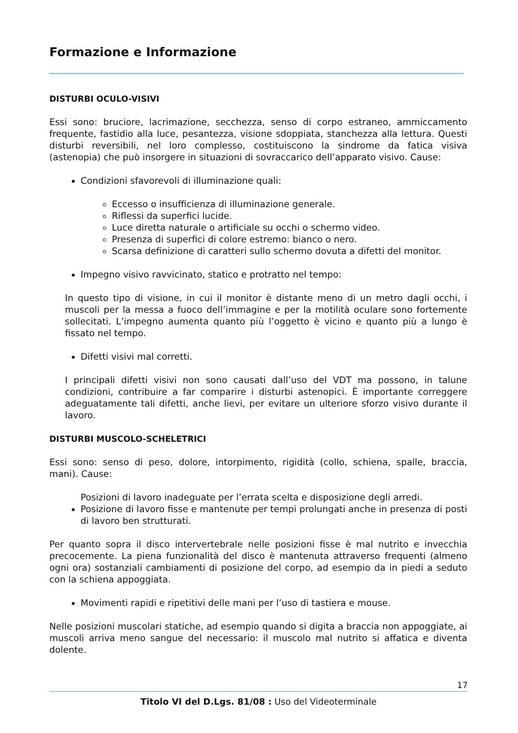Formazione e Informazione
DISTURBI OCULO-VISIVI
Essi sono: bruciore, lacrimazione, secchezza, senso di corpo estraneo, ammiccamento frequente, fastidio alla luce, pesantezza, visione sdoppiata, stanchezza alla lettura. Questi disturbi reversibili, nel loro complesso, costituiscono la sindrome da fatica visiva (astenopia) che può insorgere in situazioni di sovraccarico dell’apparato visivo. Cause:
Condizioni sfavorevoli di illuminazione quali:
Eccesso o insufficienza di illuminazione generale.
Riflessi da superfici lucide.
Luce diretta naturale o artificiale su occhi o schermo video.
Presenza di superfici di colore estremo: bianco o nero.
Scarsa definizione di caratteri sullo schermo dovuta a difetti del monitor.
Impegno visivo ravvicinato, statico e protratto nel tempo:
In questo tipo di visione, in cui il monitor è distante meno di un metro dagli occhi, i muscoli per la messa a fuoco dell’immagine e per la motilità oculare sono fortemente sollecitati. L’impegno aumenta quanto più l’oggetto è vicino e quanto più a lungo è fissato nel tempo.
Difetti visivi mal corretti.
I principali difetti visivi non sono causati dall’uso del VDT ma possono, in talune condizioni, contribuire a far comparire i disturbi astenopici. È importante correggere adeguatamente tali difetti, anche lievi, per evitare un ulteriore sforzo visivo durante il lavoro.
DISTURBI MUSCOLO-SCHELETRICI
Essi sono: senso di peso, dolore, intorpimento, rigidità (collo, schiena, spalle, braccia, mani). Cause:
Posizioni di lavoro inadeguate per l’errata scelta e disposizione degli arredi.
Posizione di lavoro fisse e mantenute per tempi prolungati anche in presenza di posti di lavoro ben strutturati.
Per quanto sopra il disco intervertebrale nelle posizioni fisse è mal nutrito e invecchia precocemente. La piena funzionalità del disco è mantenuta attraverso frequenti (almeno ogni ora) sostanziali cambiamenti di posizione del corpo, ad esempio da in piedi a seduto con la schiena appoggiata.
Movimenti rapidi e ripetitivi delle mani per l’uso di tastiera e mouse.
Nelle posizioni muscolari statiche, ad esempio quando si digita a braccia non appoggiate, ai muscoli arriva meno sangue del necessario: il muscolo mal nutrito si affatica e diventa dolente.
17
Titolo VI del D.Lgs. 81/08 : Uso del Videoterminale